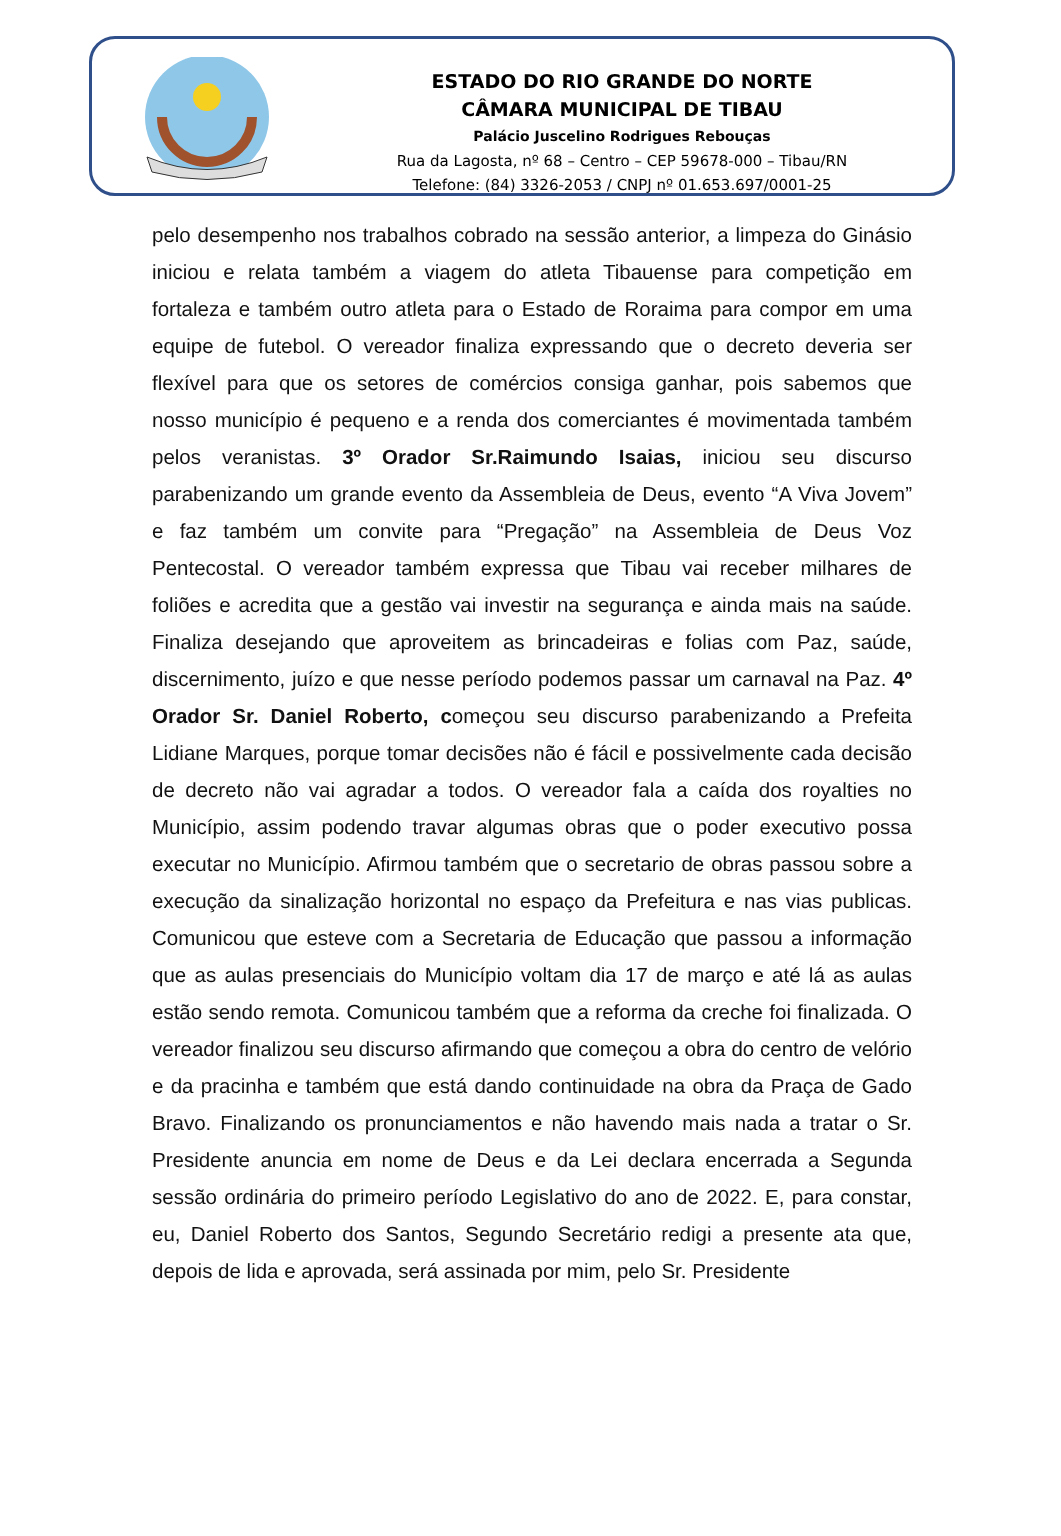ESTADO DO RIO GRANDE DO NORTE
CÂMARA MUNICIPAL DE TIBAU
Palácio Juscelino Rodrigues Rebouças
Rua da Lagosta, nº 68 – Centro – CEP 59678-000 – Tibau/RN
Telefone: (84) 3326-2053 / CNPJ nº 01.653.697/0001-25
pelo desempenho nos trabalhos cobrado na sessão anterior, a limpeza do Ginásio iniciou e relata também a viagem do atleta Tibauense para competição em fortaleza e também outro atleta para o Estado de Roraima para compor em uma equipe de futebol. O vereador finaliza expressando que o decreto deveria ser flexível para que os setores de comércios consiga ganhar, pois sabemos que nosso município é pequeno e a renda dos comerciantes é movimentada também pelos veranistas. 3º Orador Sr.Raimundo Isaias, iniciou seu discurso parabenizando um grande evento da Assembleia de Deus, evento “A Viva Jovem” e faz também um convite para “Pregação” na Assembleia de Deus Voz Pentecostal. O vereador também expressa que Tibau vai receber milhares de foliões e acredita que a gestão vai investir na segurança e ainda mais na saúde. Finaliza desejando que aproveitem as brincadeiras e folias com Paz, saúde, discernimento, juízo e que nesse período podemos passar um carnaval na Paz. 4º Orador Sr. Daniel Roberto, começou seu discurso parabenizando a Prefeita Lidiane Marques, porque tomar decisões não é fácil e possivelmente cada decisão de decreto não vai agradar a todos. O vereador fala a caída dos royalties no Município, assim podendo travar algumas obras que o poder executivo possa executar no Município. Afirmou também que o secretario de obras passou sobre a execução da sinalização horizontal no espaço da Prefeitura e nas vias publicas. Comunicou que esteve com a Secretaria de Educação que passou a informação que as aulas presenciais do Município voltam dia 17 de março e até lá as aulas estão sendo remota. Comunicou também que a reforma da creche foi finalizada. O vereador finalizou seu discurso afirmando que começou a obra do centro de velório e da pracinha e também que está dando continuidade na obra da Praça de Gado Bravo. Finalizando os pronunciamentos e não havendo mais nada a tratar o Sr. Presidente anuncia em nome de Deus e da Lei declara encerrada a Segunda sessão ordinária do primeiro período Legislativo do ano de 2022. E, para constar, eu, Daniel Roberto dos Santos, Segundo Secretário redigi a presente ata que, depois de lida e aprovada, será assinada por mim, pelo Sr. Presidente